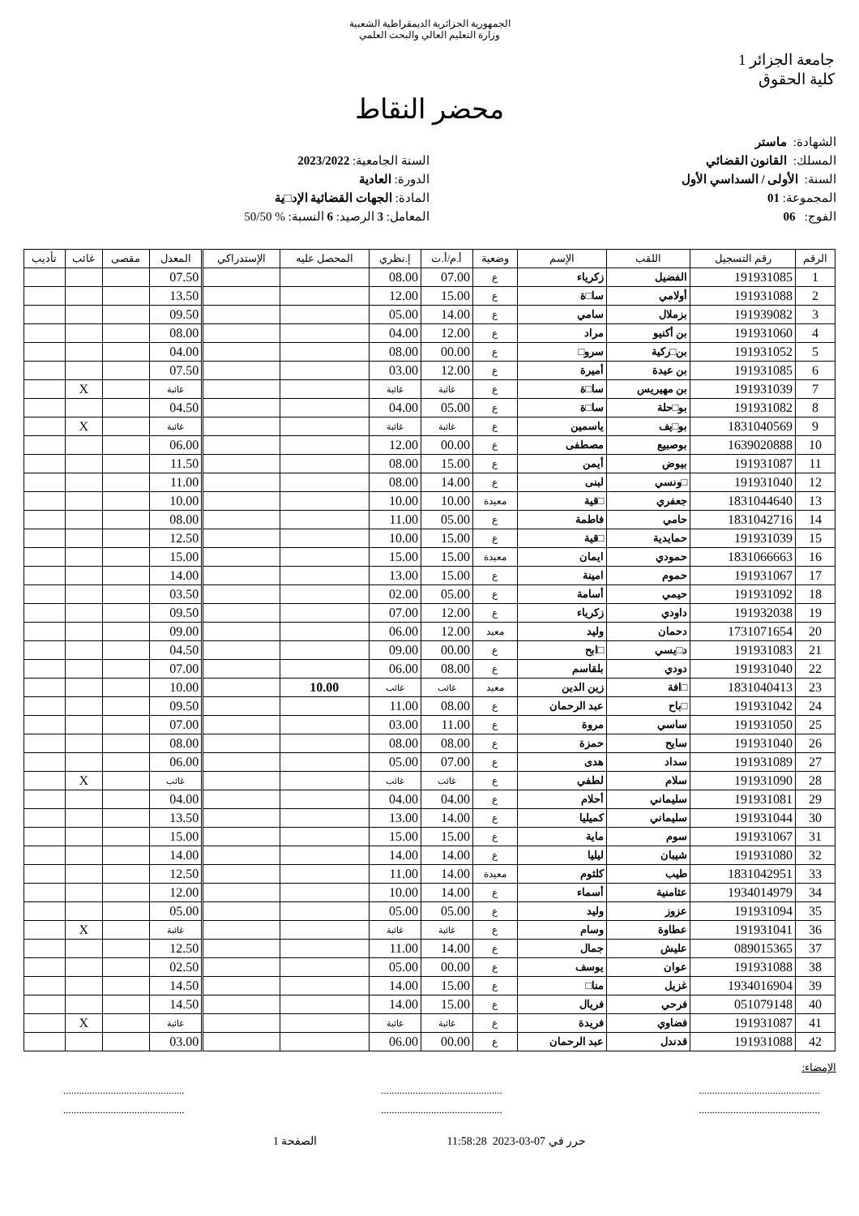الجمهورية الجزائرية الديمقراطية الشعبية
وزارة التعليم العالي والبحث العلمي
جامعة الجزائر 1
كلية الحقوق
محضر النقاط
الشهادة: ماستر
المسلك: القانون القضائي
السنة: الأولى / السداسي الأول
المجموعة: 01
الفوج: 06
السنة الجامعية: 2023/2022
الدورة: العادية
المادة: الجهات القضائية الإد□ية
المعامل: 3 الرصيد: 6 النسبة: % 50/50
| الرقم | رقم التسجيل | اللقب | الإسم | وضعية | أ.م/أ.ت | إ.نظري | المحصل عليه | الإستدراكي | المعدل | مقصى | غائب | تأديب |
| --- | --- | --- | --- | --- | --- | --- | --- | --- | --- | --- | --- | --- |
| 1 | 191931085 | الفضيل | زكرياء | ع | 07.00 | 08.00 | | | 07.50 | | | |
| 2 | 191931088 | أولامي | سا□ة | ع | 15.00 | 12.00 | | | 13.50 | | | |
| 3 | 191939082 | بزملال | سامي | ع | 14.00 | 05.00 | | | 09.50 | | | |
| 4 | 191931060 | بن أكنيو | مراد | ع | 12.00 | 04.00 | | | 08.00 | | | |
| 5 | 191931052 | بن□ركية | سرو□ | ع | 00.00 | 08.00 | | | 04.00 | | | |
| 6 | 191931085 | بن عيدة | أميرة | ع | 12.00 | 03.00 | | | 07.50 | | | |
| 7 | 191931039 | بن مهيريس | سا□ة | ع | غائبة | غائبة | | | غائبة | | X | |
| 8 | 191931082 | بو□حلة | سا□ة | ع | 05.00 | 04.00 | | | 04.50 | | | |
| 9 | 1831040569 | بو□يف | ياسمين | ع | غائبة | غائبة | | | غائبة | | X | |
| 10 | 1639020888 | بوصبيع | مصطفى | ع | 00.00 | 12.00 | | | 06.00 | | | |
| 11 | 191931087 | بيوض | أيمن | ع | 15.00 | 08.00 | | | 11.50 | | | |
| 12 | 191931040 | □ونسي | لبنى | ع | 14.00 | 08.00 | | | 11.00 | | | |
| 13 | 1831044640 | جعفري | □قية | معيدة | 10.00 | 10.00 | | | 10.00 | | | |
| 14 | 1831042716 | حامي | فاطمة | ع | 05.00 | 11.00 | | | 08.00 | | | |
| 15 | 191931039 | حمايدية | □قية | ع | 15.00 | 10.00 | | | 12.50 | | | |
| 16 | 1831066663 | حمودي | ايمان | معيدة | 15.00 | 15.00 | | | 15.00 | | | |
| 17 | 191931067 | حموم | امينة | ع | 15.00 | 13.00 | | | 14.00 | | | |
| 18 | 191931092 | حيمي | أسامة | ع | 05.00 | 02.00 | | | 03.50 | | | |
| 19 | 191932038 | داودي | زكرياء | ع | 12.00 | 07.00 | | | 09.50 | | | |
| 20 | 1731071654 | دحمان | وليد | معيد | 12.00 | 06.00 | | | 09.00 | | | |
| 21 | 191931083 | د□يسي | □ابح | ع | 00.00 | 09.00 | | | 04.50 | | | |
| 22 | 191931040 | دودي | بلقاسم | ع | 08.00 | 06.00 | | | 07.00 | | | |
| 23 | 1831040413 | □افة | زين الدين | معيد | غائب | غائب | 10.00 | | 10.00 | | | |
| 24 | 191931042 | □باح | عبد الرحمان | ع | 08.00 | 11.00 | | | 09.50 | | | |
| 25 | 191931050 | ساسي | مروة | ع | 11.00 | 03.00 | | | 07.00 | | | |
| 26 | 191931040 | سايح | حمزة | ع | 08.00 | 08.00 | | | 08.00 | | | |
| 27 | 191931089 | سداد | هدى | ع | 07.00 | 05.00 | | | 06.00 | | | |
| 28 | 191931090 | سلام | لطفي | ع | غائب | غائب | | | غائب | | X | |
| 29 | 191931081 | سليماني | أحلام | ع | 04.00 | 04.00 | | | 04.00 | | | |
| 30 | 191931044 | سليماني | كميليا | ع | 14.00 | 13.00 | | | 13.50 | | | |
| 31 | 191931067 | سوم | ماية | ع | 15.00 | 15.00 | | | 15.00 | | | |
| 32 | 191931080 | شيبان | ليليا | ع | 14.00 | 14.00 | | | 14.00 | | | |
| 33 | 1831042951 | طيب | كلثوم | معيدة | 14.00 | 11.00 | | | 12.50 | | | |
| 34 | 1934014979 | عثامنية | أسماء | ع | 14.00 | 10.00 | | | 12.00 | | | |
| 35 | 191931094 | عزوز | وليد | ع | 05.00 | 05.00 | | | 05.00 | | | |
| 36 | 191931041 | عطاوة | وسام | ع | غائبة | غائبة | | | غائبة | | X | |
| 37 | 089015365 | عليش | جمال | ع | 14.00 | 11.00 | | | 12.50 | | | |
| 38 | 191931088 | عوان | يوسف | ع | 00.00 | 05.00 | | | 02.50 | | | |
| 39 | 1934016904 | غزيل | منا□ | ع | 15.00 | 14.00 | | | 14.50 | | | |
| 40 | 051079148 | فرحي | فريال | ع | 15.00 | 14.00 | | | 14.50 | | | |
| 41 | 191931087 | فضاوي | فريدة | ع | غائبة | غائبة | | | غائبة | | X | |
| 42 | 191931088 | قدندل | عبد الرحمان | ع | 00.00 | 06.00 | | | 03.00 | | | |
الإمضاء:
..............................................
..............................................
..............................................
..............................................
..............................................
..............................................
حرر في 07-03-2023 11:58:28 الصفحة 1